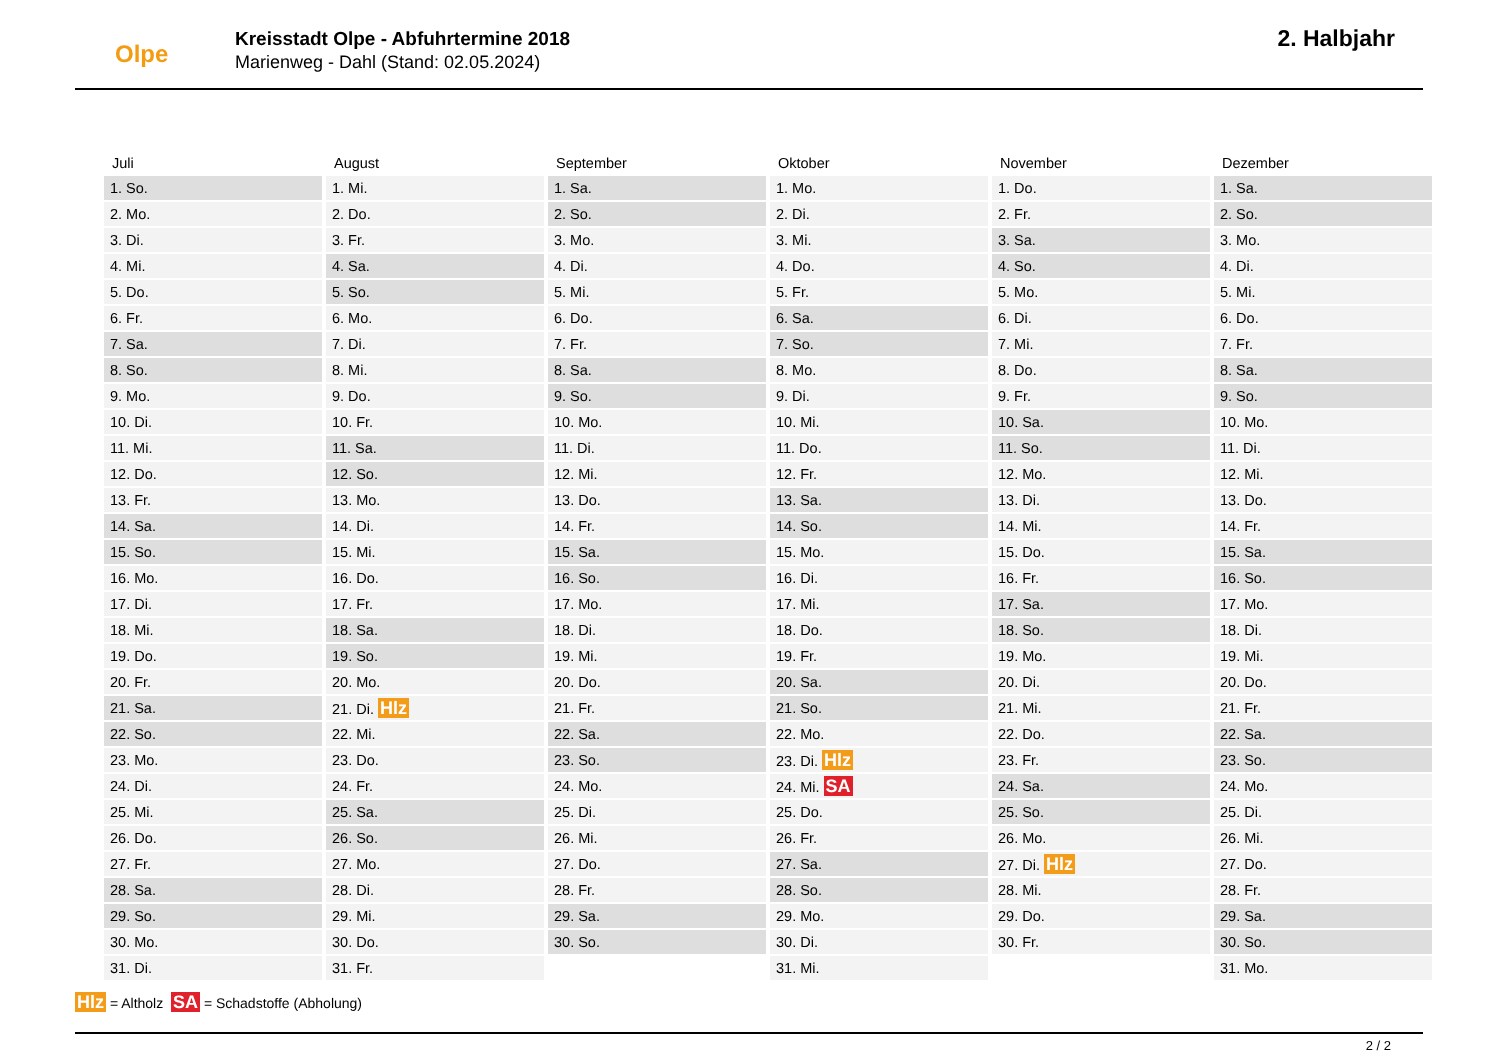Olpe
Kreisstadt Olpe - Abfuhrtermine 2018
Marienweg - Dahl (Stand: 02.05.2024)
2. Halbjahr
| Juli | August | September | Oktober | November | Dezember |
| --- | --- | --- | --- | --- | --- |
| 1. So. | 1. Mi. | 1. Sa. | 1. Mo. | 1. Do. | 1. Sa. |
| 2. Mo. | 2. Do. | 2. So. | 2. Di. | 2. Fr. | 2. So. |
| 3. Di. | 3. Fr. | 3. Mo. | 3. Mi. | 3. Sa. | 3. Mo. |
| 4. Mi. | 4. Sa. | 4. Di. | 4. Do. | 4. So. | 4. Di. |
| 5. Do. | 5. So. | 5. Mi. | 5. Fr. | 5. Mo. | 5. Mi. |
| 6. Fr. | 6. Mo. | 6. Do. | 6. Sa. | 6. Di. | 6. Do. |
| 7. Sa. | 7. Di. | 7. Fr. | 7. So. | 7. Mi. | 7. Fr. |
| 8. So. | 8. Mi. | 8. Sa. | 8. Mo. | 8. Do. | 8. Sa. |
| 9. Mo. | 9. Do. | 9. So. | 9. Di. | 9. Fr. | 9. So. |
| 10. Di. | 10. Fr. | 10. Mo. | 10. Mi. | 10. Sa. | 10. Mo. |
| 11. Mi. | 11. Sa. | 11. Di. | 11. Do. | 11. So. | 11. Di. |
| 12. Do. | 12. So. | 12. Mi. | 12. Fr. | 12. Mo. | 12. Mi. |
| 13. Fr. | 13. Mo. | 13. Do. | 13. Sa. | 13. Di. | 13. Do. |
| 14. Sa. | 14. Di. | 14. Fr. | 14. So. | 14. Mi. | 14. Fr. |
| 15. So. | 15. Mi. | 15. Sa. | 15. Mo. | 15. Do. | 15. Sa. |
| 16. Mo. | 16. Do. | 16. So. | 16. Di. | 16. Fr. | 16. So. |
| 17. Di. | 17. Fr. | 17. Mo. | 17. Mi. | 17. Sa. | 17. Mo. |
| 18. Mi. | 18. Sa. | 18. Di. | 18. Do. | 18. So. | 18. Di. |
| 19. Do. | 19. So. | 19. Mi. | 19. Fr. | 19. Mo. | 19. Mi. |
| 20. Fr. | 20. Mo. | 20. Do. | 20. Sa. | 20. Di. | 20. Do. |
| 21. Sa. | 21. Di. Hlz | 21. Fr. | 21. So. | 21. Mi. | 21. Fr. |
| 22. So. | 22. Mi. | 22. Sa. | 22. Mo. | 22. Do. | 22. Sa. |
| 23. Mo. | 23. Do. | 23. So. | 23. Di. Hlz | 23. Fr. | 23. So. |
| 24. Di. | 24. Fr. | 24. Mo. | 24. Mi. SA | 24. Sa. | 24. Mo. |
| 25. Mi. | 25. Sa. | 25. Di. | 25. Do. | 25. So. | 25. Di. |
| 26. Do. | 26. So. | 26. Mi. | 26. Fr. | 26. Mo. | 26. Mi. |
| 27. Fr. | 27. Mo. | 27. Do. | 27. Sa. | 27. Di. Hlz | 27. Do. |
| 28. Sa. | 28. Di. | 28. Fr. | 28. So. | 28. Mi. | 28. Fr. |
| 29. So. | 29. Mi. | 29. Sa. | 29. Mo. | 29. Do. | 29. Sa. |
| 30. Mo. | 30. Do. | 30. So. | 30. Di. | 30. Fr. | 30. So. |
| 31. Di. | 31. Fr. | | 31. Mi. | | 31. Mo. |
Hlz = Altholz SA = Schadstoffe (Abholung)
2 / 2